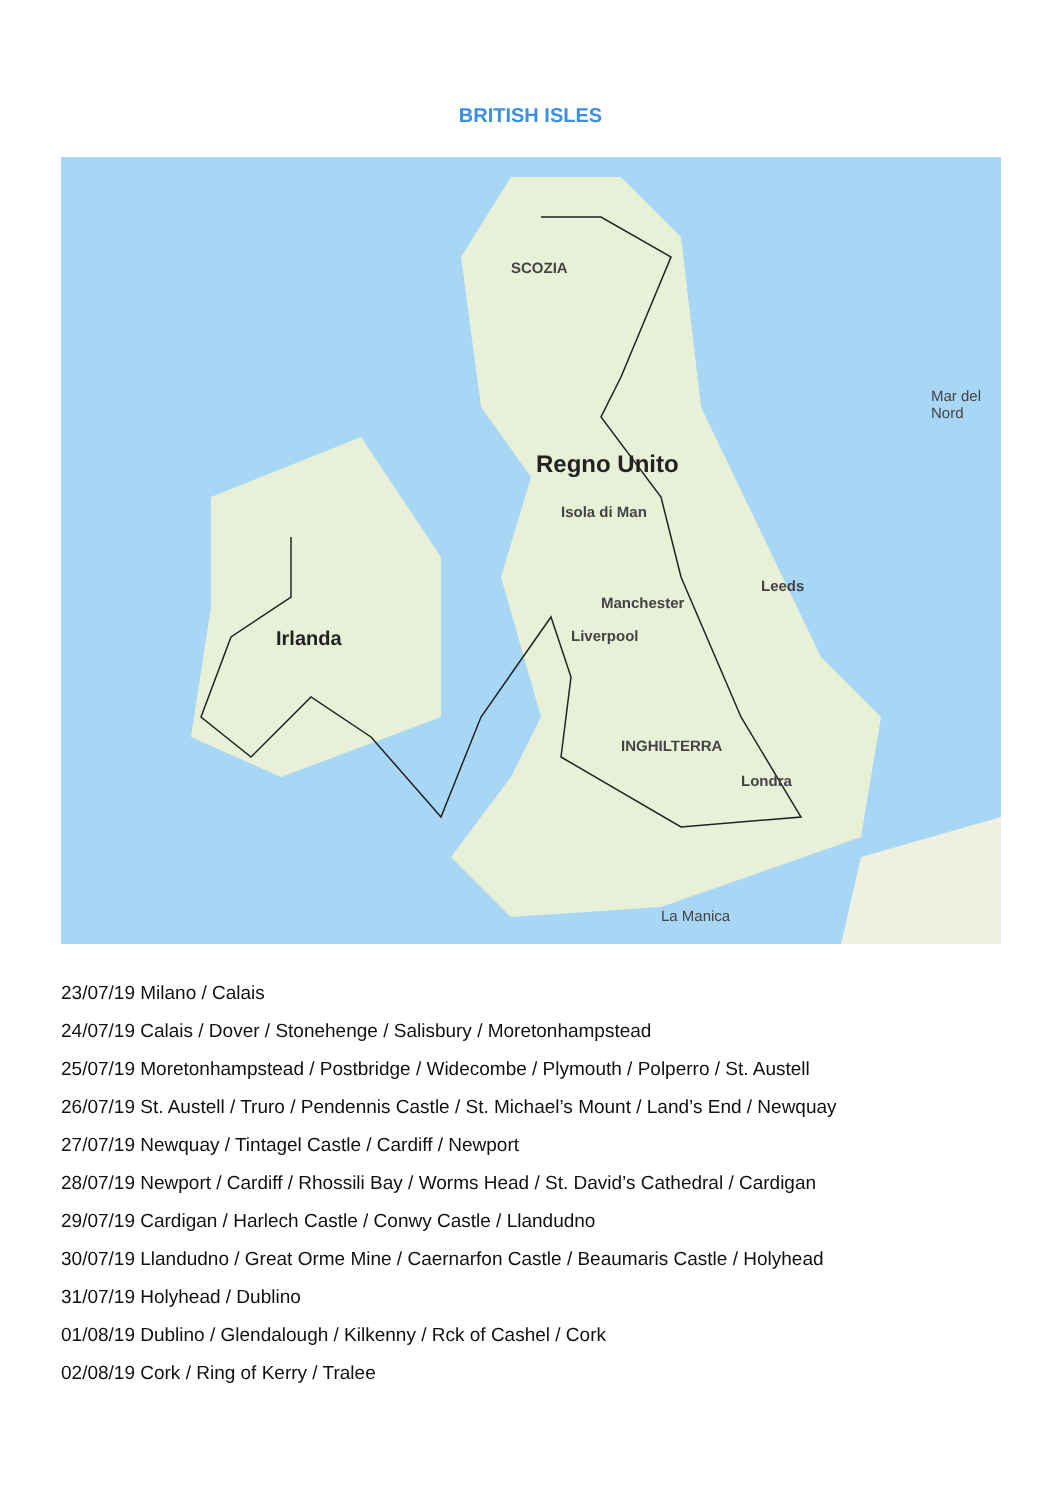BRITISH ISLES
SCOZIA
Regno Unito
Irlanda
Leeds
Manchester
Liverpool
Isola di Man
INGHILTERRA
Londra
Mar del Nord
La Manica
23/07/19 Milano / Calais
24/07/19 Calais / Dover / Stonehenge / Salisbury / Moretonhampstead
25/07/19 Moretonhampstead / Postbridge / Widecombe / Plymouth / Polperro / St. Austell
26/07/19 St. Austell / Truro / Pendennis Castle / St. Michael’s Mount / Land’s End / Newquay
27/07/19 Newquay / Tintagel Castle / Cardiff / Newport
28/07/19 Newport / Cardiff / Rhossili Bay / Worms Head / St. David’s Cathedral / Cardigan
29/07/19 Cardigan / Harlech Castle / Conwy Castle / Llandudno
30/07/19 Llandudno / Great Orme Mine / Caernarfon Castle / Beaumaris Castle / Holyhead
31/07/19 Holyhead / Dublino
01/08/19 Dublino / Glendalough / Kilkenny / Rck of Cashel / Cork
02/08/19 Cork / Ring of Kerry / Tralee